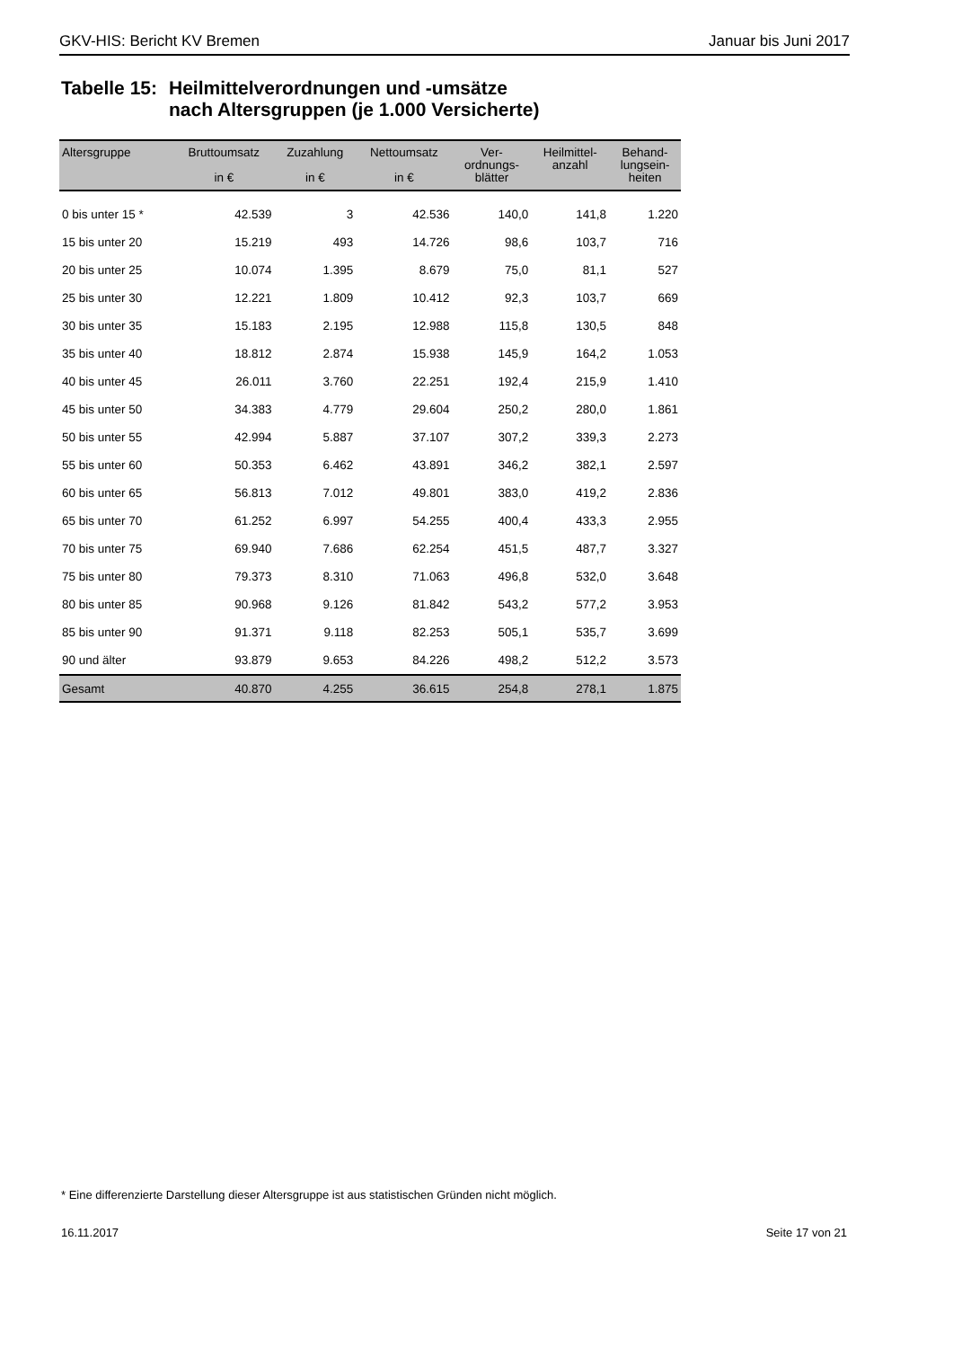GKV-HIS: Bericht KV Bremen Januar bis Juni 2017
Tabelle 15:
Heilmittelverordnungen und -umsätze
nach Altersgruppen (je 1.000 Versicherte)
| Altersgruppe | Bruttoumsatz in € | Zuzahlung in € | Nettoumsatz in € | Ver- ordnungs- blätter | Heilmittel- anzahl | Behand- lungsein- heiten |
| --- | --- | --- | --- | --- | --- | --- |
| 0 bis unter 15 * | 42.539 | 3 | 42.536 | 140,0 | 141,8 | 1.220 |
| 15 bis unter 20 | 15.219 | 493 | 14.726 | 98,6 | 103,7 | 716 |
| 20 bis unter 25 | 10.074 | 1.395 | 8.679 | 75,0 | 81,1 | 527 |
| 25 bis unter 30 | 12.221 | 1.809 | 10.412 | 92,3 | 103,7 | 669 |
| 30 bis unter 35 | 15.183 | 2.195 | 12.988 | 115,8 | 130,5 | 848 |
| 35 bis unter 40 | 18.812 | 2.874 | 15.938 | 145,9 | 164,2 | 1.053 |
| 40 bis unter 45 | 26.011 | 3.760 | 22.251 | 192,4 | 215,9 | 1.410 |
| 45 bis unter 50 | 34.383 | 4.779 | 29.604 | 250,2 | 280,0 | 1.861 |
| 50 bis unter 55 | 42.994 | 5.887 | 37.107 | 307,2 | 339,3 | 2.273 |
| 55 bis unter 60 | 50.353 | 6.462 | 43.891 | 346,2 | 382,1 | 2.597 |
| 60 bis unter 65 | 56.813 | 7.012 | 49.801 | 383,0 | 419,2 | 2.836 |
| 65 bis unter 70 | 61.252 | 6.997 | 54.255 | 400,4 | 433,3 | 2.955 |
| 70 bis unter 75 | 69.940 | 7.686 | 62.254 | 451,5 | 487,7 | 3.327 |
| 75 bis unter 80 | 79.373 | 8.310 | 71.063 | 496,8 | 532,0 | 3.648 |
| 80 bis unter 85 | 90.968 | 9.126 | 81.842 | 543,2 | 577,2 | 3.953 |
| 85 bis unter 90 | 91.371 | 9.118 | 82.253 | 505,1 | 535,7 | 3.699 |
| 90 und älter | 93.879 | 9.653 | 84.226 | 498,2 | 512,2 | 3.573 |
| Gesamt | 40.870 | 4.255 | 36.615 | 254,8 | 278,1 | 1.875 |
* Eine differenzierte Darstellung dieser Altersgruppe ist aus statistischen Gründen nicht möglich.
16.11.2017 Seite 17 von 21